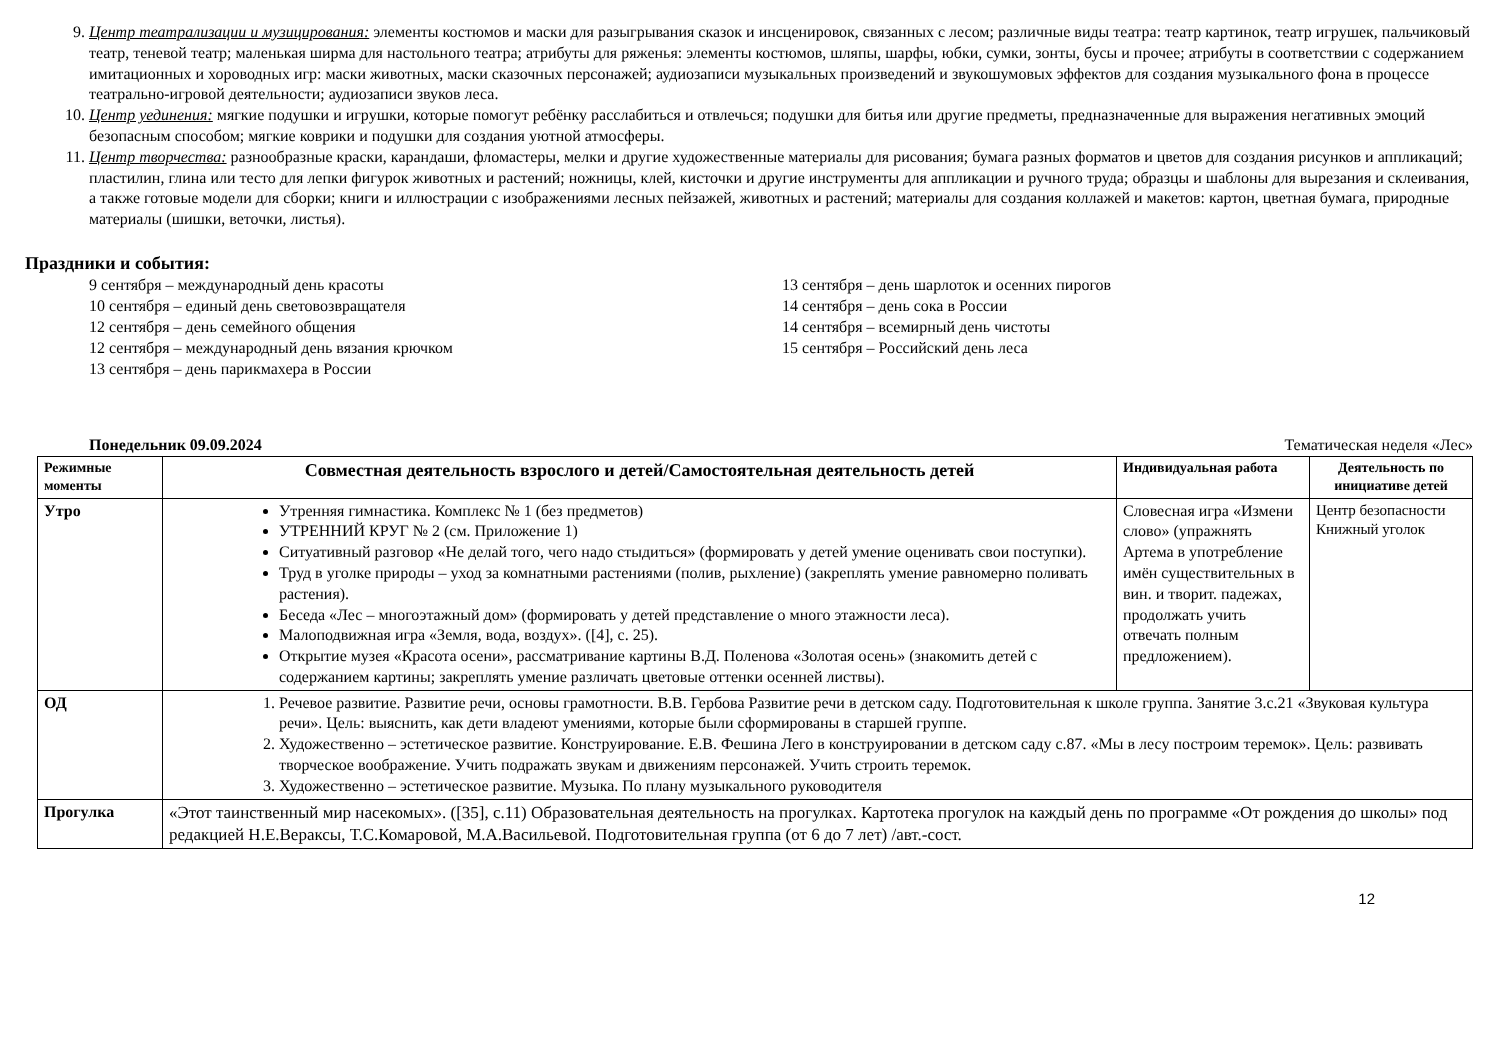9. Центр театрализации и музицирования: элементы костюмов и маски для разыгрывания сказок и инсценировок, связанных с лесом; различные виды театра: театр картинок, театр игрушек, пальчиковый театр, теневой театр; маленькая ширма для настольного театра; атрибуты для ряженья: элементы костюмов, шляпы, шарфы, юбки, сумки, зонты, бусы и прочее; атрибуты в соответствии с содержанием имитационных и хороводных игр: маски животных, маски сказочных персонажей; аудиозаписи музыкальных произведений и звукошумовых эффектов для создания музыкального фона в процессе театрально-игровой деятельности; аудиозаписи звуков леса.
10. Центр уединения: мягкие подушки и игрушки, которые помогут ребёнку расслабиться и отвлечься; подушки для битья или другие предметы, предназначенные для выражения негативных эмоций безопасным способом; мягкие коврики и подушки для создания уютной атмосферы.
11. Центр творчества: разнообразные краски, карандаши, фломастеры, мелки и другие художественные материалы для рисования; бумага разных форматов и цветов для создания рисунков и аппликаций; пластилин, глина или тесто для лепки фигурок животных и растений; ножницы, клей, кисточки и другие инструменты для аппликации и ручного труда; образцы и шаблоны для вырезания и склеивания, а также готовые модели для сборки; книги и иллюстрации с изображениями лесных пейзажей, животных и растений; материалы для создания коллажей и макетов: картон, цветная бумага, природные материалы (шишки, веточки, листья).
Праздники и события:
9 сентября – международный день красоты
10 сентября – единый день световозвращателя
12 сентября – день семейного общения
12 сентября – международный день вязания крючком
13 сентября – день парикмахера в России
13 сентября – день шарлоток и осенних пирогов
14 сентября – день сока в России
14 сентября – всемирный день чистоты
15 сентября – Российский день леса
Понедельник 09.09.2024 Тематическая неделя «Лес»
| Режимные моменты | Совместная деятельность взрослого и детей/Самостоятельная деятельность детей | Индивидуальная работа | Деятельность по инициативе детей |
| --- | --- | --- | --- |
| Утро | Утренняя гимнастика. Комплекс № 1 (без предметов) УТРЕННИЙ КРУГ № 2 (см. Приложение 1) Ситуативный разговор «Не делай того, чего надо стыдиться» (формировать у детей умение оценивать свои поступки). Труд в уголке природы – уход за комнатными растениями (полив, рыхление) (закреплять умение равномерно поливать растения). Беседа «Лес – многоэтажный дом» (формировать у детей представление о много этажности леса). Малоподвижная игра «Земля, вода, воздух». ([4], с. 25). Открытие музея «Красота осени», рассматривание картины В.Д. Поленова «Золотая осень» (знакомить детей с содержанием картины; закреплять умение различать цветовые оттенки осенней листвы). | Словесная игра «Измени слово» (упражнять Артема в употребление имён существительных в вин. и творит. падежах, продолжать учить отвечать полным предложением). | Центр безопасности Книжный уголок |
| ОД | 1. Речевое развитие. Развитие речи, основы грамотности. В.В. Гербова Развитие речи в детском саду. Подготовительная к школе группа. Занятие 3.с.21 «Звуковая культура речи». Цель: выяснить, как дети владеют умениями, которые были сформированы в старшей группе. 2. Художественно – эстетическое развитие. Конструирование. Е.В. Фешина Лего в конструировании в детском саду с.87. «Мы в лесу построим теремок». Цель: развивать творческое воображение. Учить подражать звукам и движениям персонажей. Учить строить теремок. 3. Художественно – эстетическое развитие. Музыка. По плану музыкального руководителя | | |
| Прогулка | «Этот таинственный мир насекомых». ([35], с.11) Образовательная деятельность на прогулках. Картотека прогулок на каждый день по программе «От рождения до школы» под редакцией Н.Е.Вераксы, Т.С.Комаровой, М.А.Васильевой. Подготовительная группа (от 6 до 7 лет) /авт.-сост. | | |
12